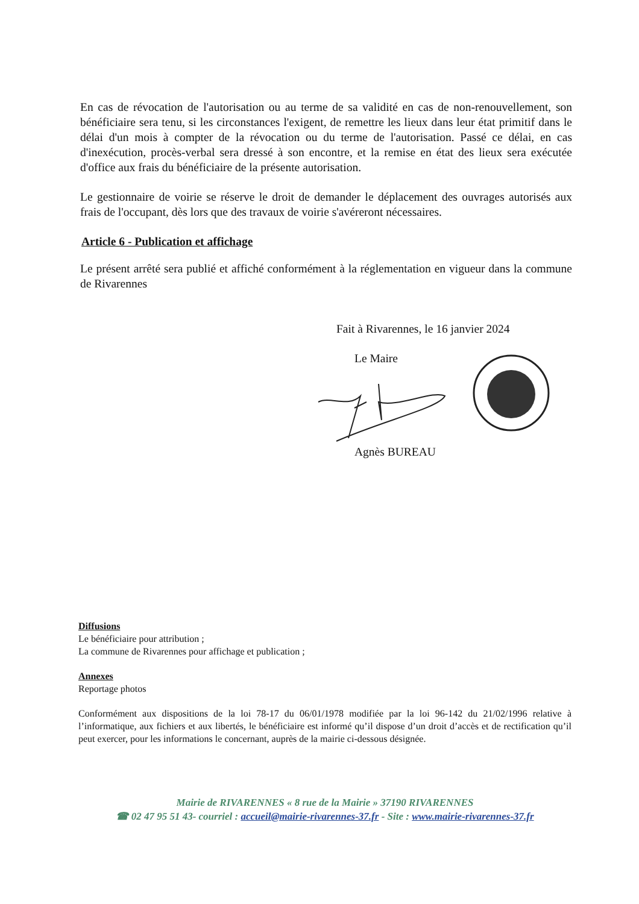En cas de révocation de l'autorisation ou au terme de sa validité en cas de non-renouvellement, son bénéficiaire sera tenu, si les circonstances l'exigent, de remettre les lieux dans leur état primitif dans le délai d'un mois à compter de la révocation ou du terme de l'autorisation. Passé ce délai, en cas d'inexécution, procès-verbal sera dressé à son encontre, et la remise en état des lieux sera exécutée d'office aux frais du bénéficiaire de la présente autorisation.
Le gestionnaire de voirie se réserve le droit de demander le déplacement des ouvrages autorisés aux frais de l'occupant, dès lors que des travaux de voirie s'avéreront nécessaires.
Article 6 - Publication et affichage
Le présent arrêté sera publié et affiché conformément à la réglementation en vigueur dans la commune de Rivarennes
Fait à Rivarennes, le 16 janvier 2024
Le Maire
Agnès BUREAU
Diffusions
Le bénéficiaire pour attribution ;
La commune de Rivarennes pour affichage et publication ;
Annexes
Reportage photos
Conformément aux dispositions de la loi 78-17 du 06/01/1978 modifiée par la loi 96-142 du 21/02/1996 relative à l’informatique, aux fichiers et aux libertés, le bénéficiaire est informé qu’il dispose d’un droit d’accès et de rectification qu’il peut exercer, pour les informations le concernant, auprès de la mairie ci-dessous désignée.
Mairie de RIVARENNES « 8 rue de la Mairie » 37190 RIVARENNES
☎ 02 47 95 51 43- courriel : accueil@mairie-rivarennes-37.fr - Site : www.mairie-rivarennes-37.fr